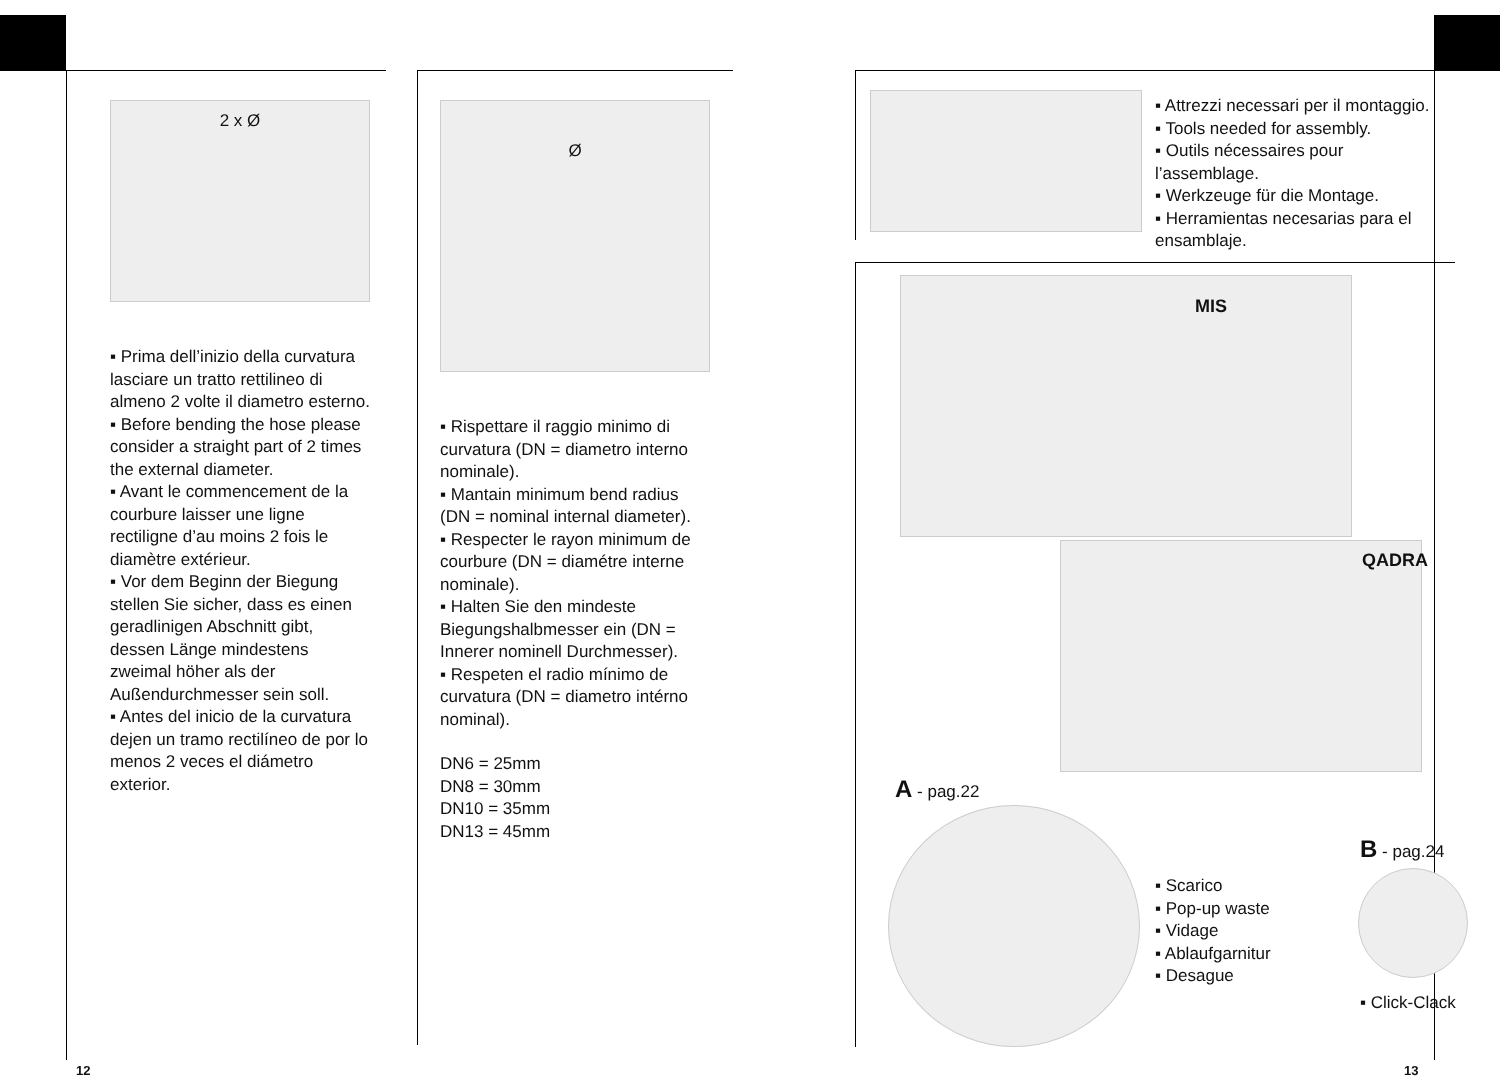2 x Ø
▪ Prima dell’inizio della curvatura lasciare un tratto rettilineo di almeno 2 volte il diametro esterno.
▪ Before bending the hose please consider a straight part of 2 times the external diameter.
▪ Avant le commencement de la courbure laisser une ligne rectiligne d’au moins 2 fois le diamètre extérieur.
▪ Vor dem Beginn der Biegung stellen Sie sicher, dass es einen geradlinigen Abschnitt gibt, dessen Länge mindestens zweimal höher als der Außendurchmesser sein soll.
▪ Antes del inicio de la curvatura dejen un tramo rectilíneo de por lo menos 2 veces el diámetro exterior.
Ø
▪ Rispettare il raggio minimo di curvatura (DN = diametro interno nominale).
▪ Mantain minimum bend radius (DN = nominal internal diameter).
▪ Respecter le rayon minimum de courbure (DN = diamétre interne nominale).
▪ Halten Sie den mindeste Biegungshalbmesser ein (DN = Innerer nominell Durchmesser).
▪ Respeten el radio mínimo de curvatura (DN = diametro intérno nominal).
DN6 = 25mm
DN8 = 30mm
DN10 = 35mm
DN13 = 45mm
▪ Attrezzi necessari per il montaggio.
▪ Tools needed for assembly.
▪ Outils nécessaires pour l’assemblage.
▪ Werkzeuge für die Montage.
▪ Herramientas necesarias para el ensamblaje.
MIS
QADRA
A - pag.22
▪ Scarico
▪ Pop-up waste
▪ Vidage
▪ Ablaufgarnitur
▪ Desague
B - pag.24
▪ Click-Clack
12 13